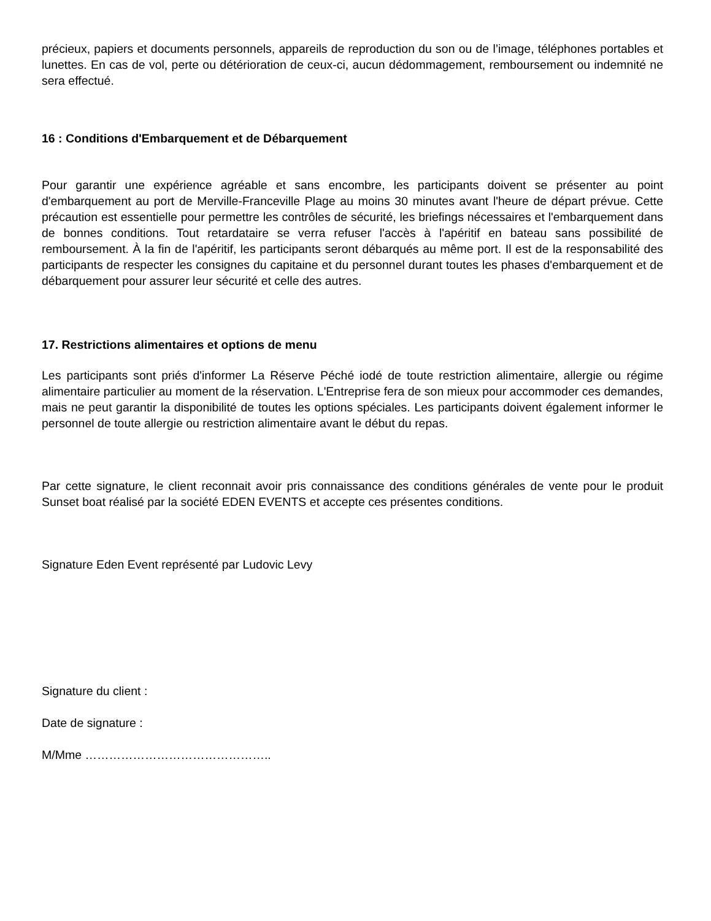précieux, papiers et documents personnels, appareils de reproduction du son ou de l’image, téléphones portables et lunettes. En cas de vol, perte ou détérioration de ceux-ci, aucun dédommagement, remboursement ou indemnité ne sera effectué.
16 : Conditions d'Embarquement et de Débarquement
Pour garantir une expérience agréable et sans encombre, les participants doivent se présenter au point d'embarquement au port de Merville-Franceville Plage au moins 30 minutes avant l'heure de départ prévue. Cette précaution est essentielle pour permettre les contrôles de sécurité, les briefings nécessaires et l'embarquement dans de bonnes conditions. Tout retardataire se verra refuser l'accès à l'apéritif en bateau sans possibilité de remboursement. À la fin de l'apéritif, les participants seront débarqués au même port. Il est de la responsabilité des participants de respecter les consignes du capitaine et du personnel durant toutes les phases d'embarquement et de débarquement pour assurer leur sécurité et celle des autres.
17. Restrictions alimentaires et options de menu
Les participants sont priés d'informer La Réserve Péché iodé de toute restriction alimentaire, allergie ou régime alimentaire particulier au moment de la réservation. L'Entreprise fera de son mieux pour accommoder ces demandes, mais ne peut garantir la disponibilité de toutes les options spéciales. Les participants doivent également informer le personnel de toute allergie ou restriction alimentaire avant le début du repas.
Par cette signature, le client reconnait avoir pris connaissance des conditions générales de vente pour le produit Sunset boat réalisé par la société EDEN EVENTS et accepte ces présentes conditions.
Signature Eden Event représenté par Ludovic Levy
Signature du client :
Date de signature :
M/Mme ………………………………………..